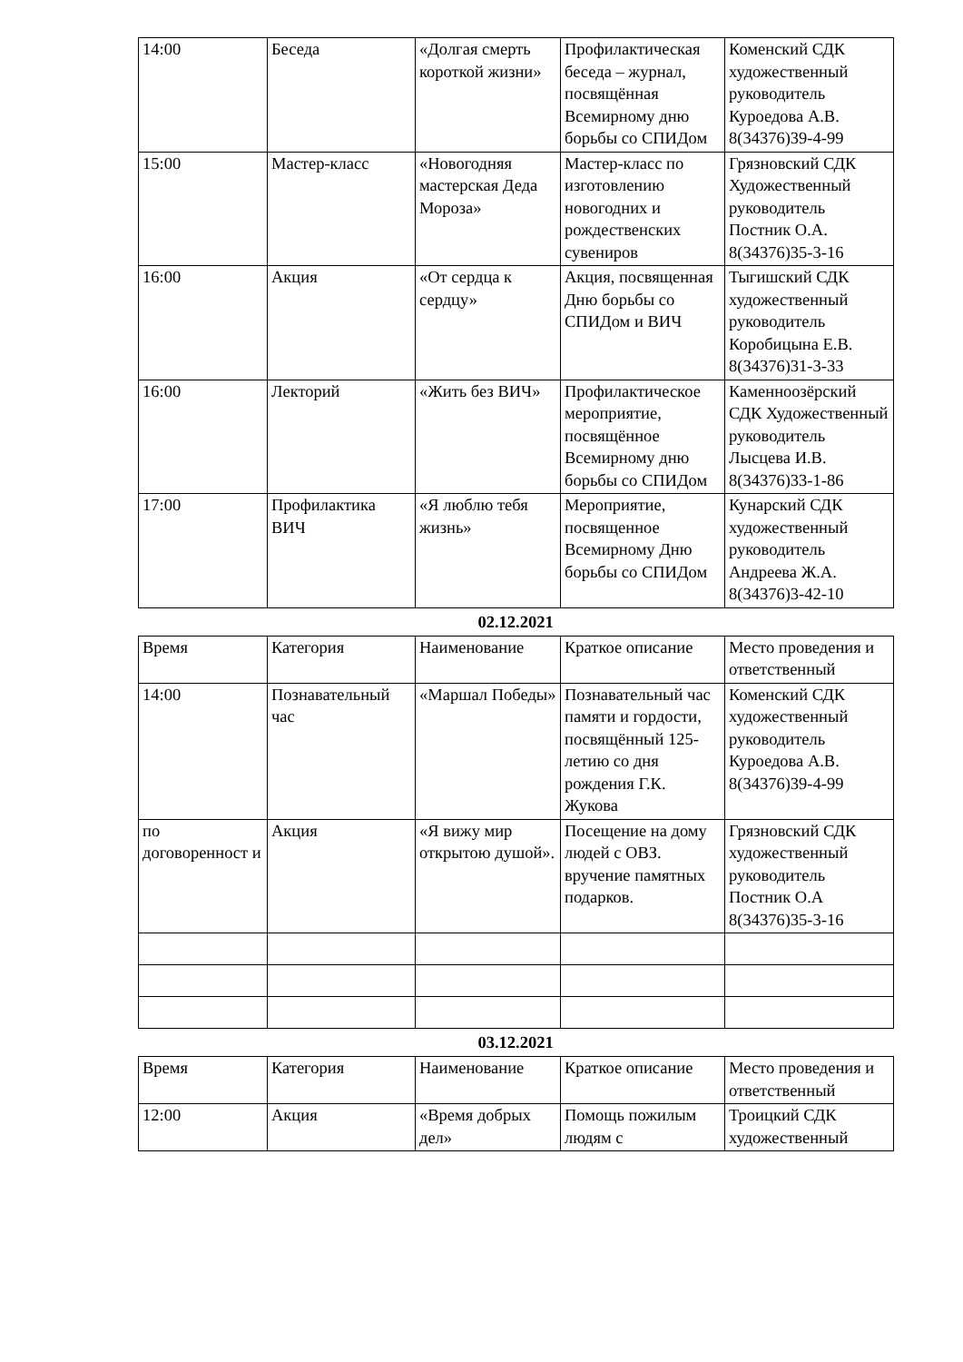| 14:00 | Беседа | «Долгая смерть короткой жизни» | Профилактическая беседа – журнал, посвящённая Всемирному дню борьбы со СПИДом | Коменский СДК художественный руководитель Куроедова А.В. 8(34376)39-4-99 |
| 15:00 | Мастер-класс | «Новогодняя мастерская Деда Мороза» | Мастер-класс по изготовлению новогодних и рождественских сувениров | Грязновский СДК Художественный руководитель Постник О.А. 8(34376)35-3-16 |
| 16:00 | Акция | «От сердца к сердцу» | Акция, посвященная Дню борьбы со СПИДом и ВИЧ | Тыгишский СДК художественный руководитель Коробицына Е.В. 8(34376)31-3-33 |
| 16:00 | Лекторий | «Жить без ВИЧ» | Профилактическое мероприятие, посвящённое Всемирному дню борьбы со СПИДом | Каменноозёрский СДК Художественный руководитель Лысцева И.В. 8(34376)33-1-86 |
| 17:00 | Профилактика ВИЧ | «Я люблю тебя жизнь» | Мероприятие, посвященное Всемирному Дню борьбы со СПИДом | Кунарский СДК художественный руководитель Андреева Ж.А. 8(34376)3-42-10 |
02.12.2021
| Время | Категория | Наименование | Краткое описание | Место проведения и ответственный |
| 14:00 | Познавательный час | «Маршал Победы» | Познавательный час памяти и гордости, посвящённый 125-летию со дня рождения Г.К. Жукова | Коменский СДК художественный руководитель Куроедова А.В. 8(34376)39-4-99 |
| по договоренност и | Акция | «Я вижу мир открытою душой». | Посещение на дому людей с ОВЗ. вручение памятных подарков. | Грязновский СДК художественный руководитель Постник О.А 8(34376)35-3-16 |
03.12.2021
| Время | Категория | Наименование | Краткое описание | Место проведения и ответственный |
| 12:00 | Акция | «Время добрых дел» | Помощь пожилым людям с | Троицкий СДК художественный |